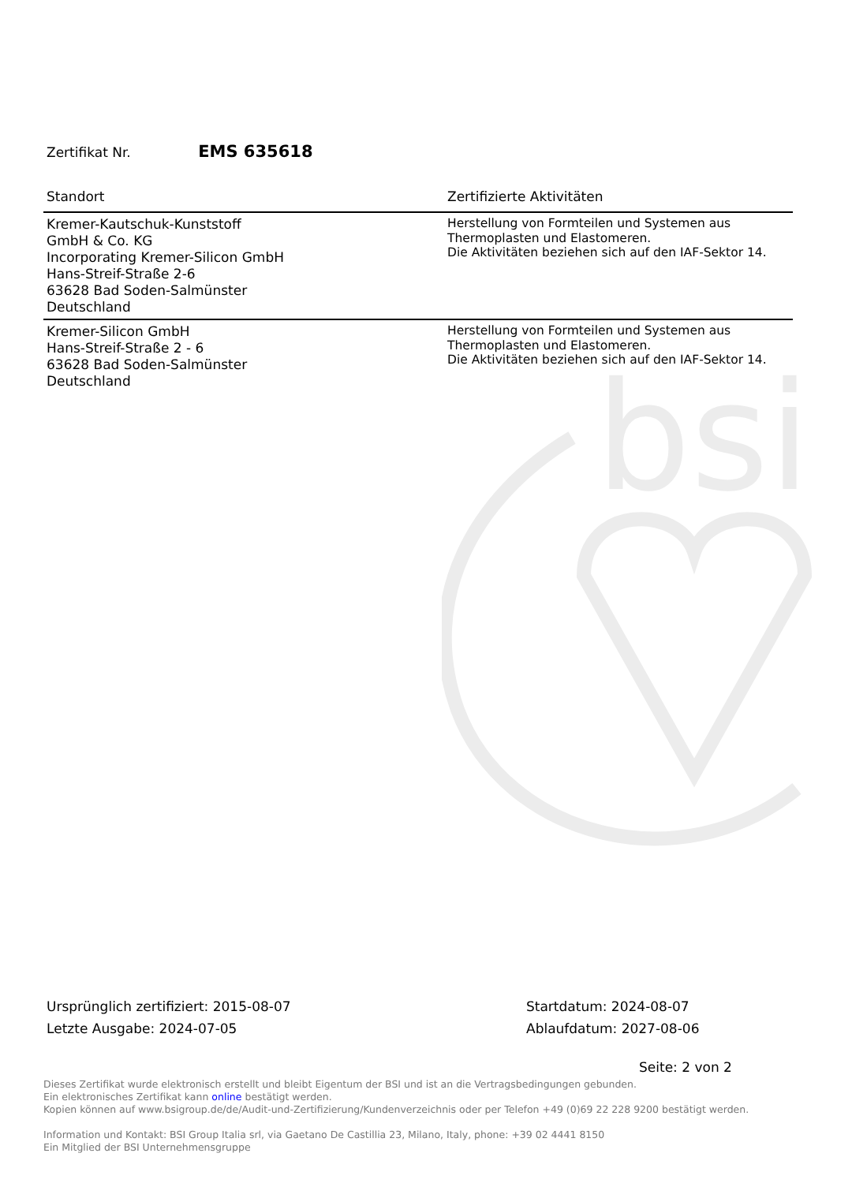bsi
Zertifikat Nr. EMS 635618
| Standort | Zertifizierte Aktivitäten |
| --- | --- |
| Kremer-Kautschuk-Kunststoff GmbH & Co. KG Incorporating Kremer-Silicon GmbH Hans-Streif-Straße 2-6 63628 Bad Soden-Salmünster Deutschland | Herstellung von Formteilen und Systemen aus Thermoplasten und Elastomeren. Die Aktivitäten beziehen sich auf den IAF-Sektor 14. |
| Kremer-Silicon GmbH Hans-Streif-Straße 2 - 6 63628 Bad Soden-Salmünster Deutschland | Herstellung von Formteilen und Systemen aus Thermoplasten und Elastomeren. Die Aktivitäten beziehen sich auf den IAF-Sektor 14. |
Ursprünglich zertifiziert: 2015-08-07
Letzte Ausgabe: 2024-07-05
Startdatum: 2024-08-07
Ablaufdatum: 2027-08-06
Seite: 2 von 2
Dieses Zertifikat wurde elektronisch erstellt und bleibt Eigentum der BSI und ist an die Vertragsbedingungen gebunden.
Ein elektronisches Zertifikat kann online bestätigt werden.
Kopien können auf www.bsigroup.de/de/Audit-und-Zertifizierung/Kundenverzeichnis oder per Telefon +49 (0)69 22 228 9200 bestätigt werden.
Information und Kontakt: BSI Group Italia srl, via Gaetano De Castillia 23, Milano, Italy, phone: +39 02 4441 8150
Ein Mitglied der BSI Unternehmensgruppe